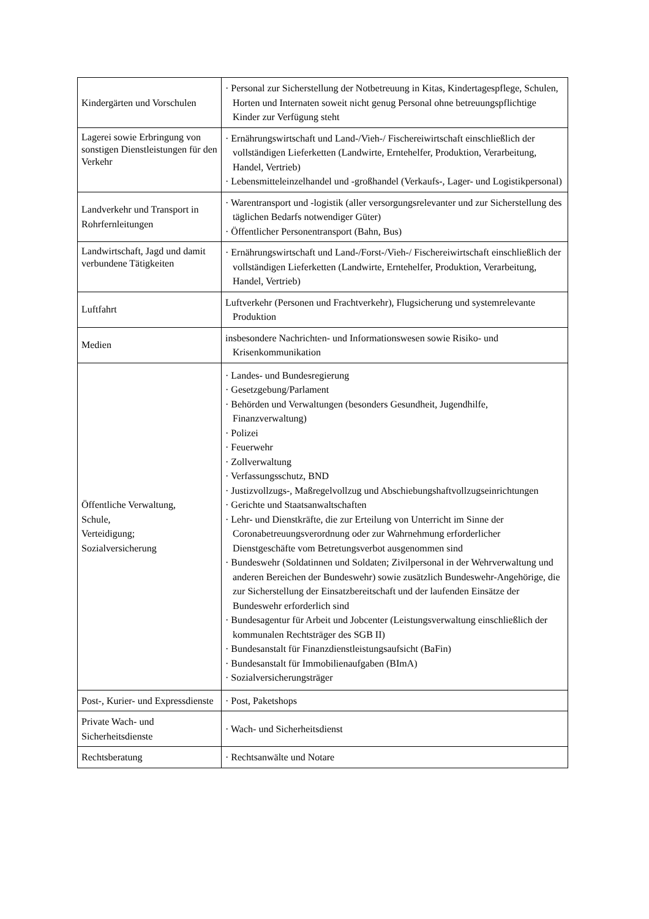| Kindergärten und Vorschulen | · Personal zur Sicherstellung der Notbetreuung in Kitas, Kindertagespflege, Schulen, Horten und Internaten soweit nicht genug Personal ohne betreuungspflichtige Kinder zur Verfügung steht |
| Lagerei sowie Erbringung von sonstigen Dienstleistungen für den Verkehr | · Ernährungswirtschaft und Land-/Vieh-/ Fischereiwirtschaft einschließlich der vollständigen Lieferketten (Landwirte, Erntehelfer, Produktion, Verarbeitung, Handel, Vertrieb) · Lebensmitteleinzelhandel und -großhandel (Verkaufs-, Lager- und Logistikpersonal) |
| Landverkehr und Transport in Rohrfernleitungen | · Warentransport und -logistik (aller versorgungsrelevanter und zur Sicherstellung des täglichen Bedarfs notwendiger Güter) · Öffentlicher Personentransport (Bahn, Bus) |
| Landwirtschaft, Jagd und damit verbundene Tätigkeiten | · Ernährungswirtschaft und Land-/Forst-/Vieh-/ Fischereiwirtschaft einschließlich der vollständigen Lieferketten (Landwirte, Erntehelfer, Produktion, Verarbeitung, Handel, Vertrieb) |
| Luftfahrt | Luftverkehr (Personen und Frachtverkehr), Flugsicherung und systemrelevante Produktion |
| Medien | insbesondere Nachrichten- und Informationswesen sowie Risiko- und Krisenkommunikation |
| Öffentliche Verwaltung, Schule, Verteidigung; Sozialversicherung | · Landes- und Bundesregierung · Gesetzgebung/Parlament · Behörden und Verwaltungen (besonders Gesundheit, Jugendhilfe, Finanzverwaltung) · Polizei · Feuerwehr · Zollverwaltung · Verfassungsschutz, BND · Justizvollzugs-, Maßregelvollzug und Abschiebungshaftvollzugseinrichtungen · Gerichte und Staatsanwaltschaften · Lehr- und Dienstkräfte, die zur Erteilung von Unterricht im Sinne der Coronabetreuungsverordnung oder zur Wahrnehmung erforderlicher Dienstgeschäfte vom Betretungsverbot ausgenommen sind · Bundeswehr (Soldatinnen und Soldaten; Zivilpersonal in der Wehrverwaltung und anderen Bereichen der Bundeswehr) sowie zusätzlich Bundeswehr-Angehörige, die zur Sicherstellung der Einsatzbereitschaft und der laufenden Einsätze der Bundeswehr erforderlich sind · Bundesagentur für Arbeit und Jobcenter (Leistungsverwaltung einschließlich der kommunalen Rechtsträger des SGB II) · Bundesanstalt für Finanzdienstleistungsaufsicht (BaFin) · Bundesanstalt für Immobilienaufgaben (BImA) · Sozialversicherungsträger |
| Post-, Kurier- und Expressdienste | · Post, Paketshops |
| Private Wach- und Sicherheitsdienste | · Wach- und Sicherheitsdienst |
| Rechtsberatung | · Rechtsanwälte und Notare |